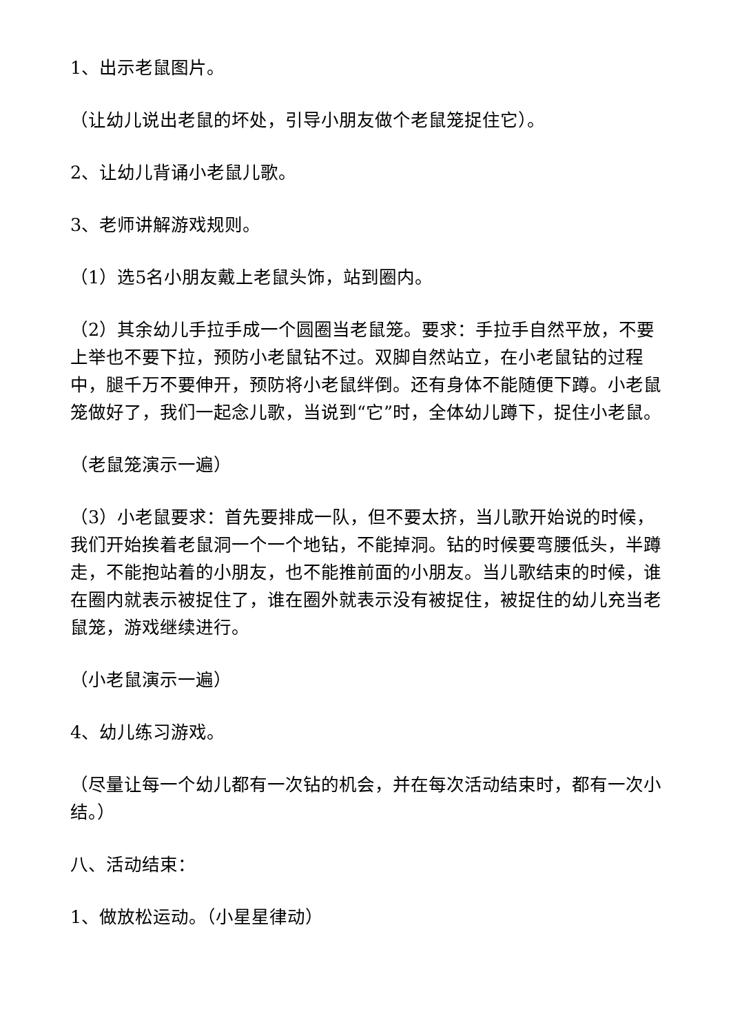1、出示老鼠图片。
（让幼儿说出老鼠的坏处，引导小朋友做个老鼠笼捉住它）。
2、让幼儿背诵小老鼠儿歌。
3、老师讲解游戏规则。
（1）选5名小朋友戴上老鼠头饰，站到圈内。
（2）其余幼儿手拉手成一个圆圈当老鼠笼。要求：手拉手自然平放，不要上举也不要下拉，预防小老鼠钻不过。双脚自然站立，在小老鼠钻的过程中，腿千万不要伸开，预防将小老鼠绊倒。还有身体不能随便下蹲。小老鼠笼做好了，我们一起念儿歌，当说到“它”时，全体幼儿蹲下，捉住小老鼠。
（老鼠笼演示一遍）
（3）小老鼠要求：首先要排成一队，但不要太挤，当儿歌开始说的时候，我们开始挨着老鼠洞一个一个地钻，不能掉洞。钻的时候要弯腰低头，半蹲走，不能抱站着的小朋友，也不能推前面的小朋友。当儿歌结束的时候，谁在圈内就表示被捉住了，谁在圈外就表示没有被捉住，被捉住的幼儿充当老鼠笼，游戏继续进行。
（小老鼠演示一遍）
4、幼儿练习游戏。
（尽量让每一个幼儿都有一次钻的机会，并在每次活动结束时，都有一次小结。）
八、活动结束：
1、做放松运动。（小星星律动）